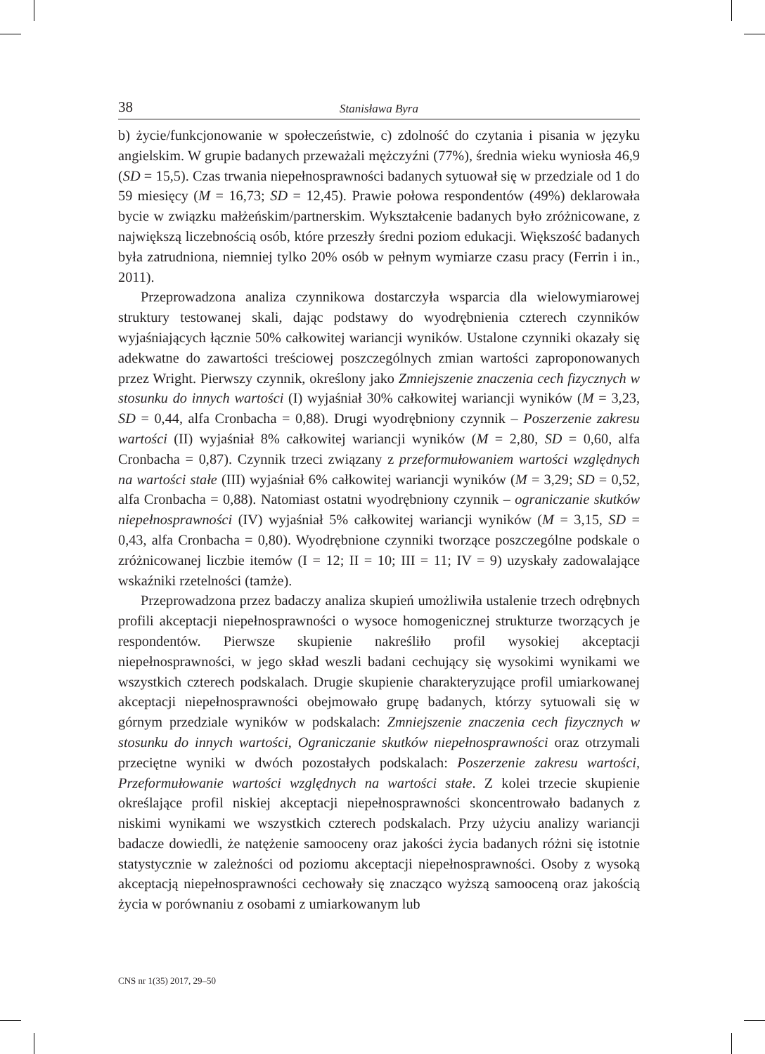38 Stanisława Byra
b) życie/funkcjonowanie w społeczeństwie, c) zdolność do czytania i pisania w języku angielskim. W grupie badanych przeważali mężczyźni (77%), średnia wieku wyniosła 46,9 (SD = 15,5). Czas trwania niepełnosprawności badanych sytuował się w przedziale od 1 do 59 miesięcy (M = 16,73; SD = 12,45). Prawie połowa respondentów (49%) deklarowała bycie w związku małżeńskim/partnerskim. Wykształcenie badanych było zróżnicowane, z największą liczebnością osób, które przeszły średni poziom edukacji. Większość badanych była zatrudniona, niemniej tylko 20% osób w pełnym wymiarze czasu pracy (Ferrin i in., 2011).
Przeprowadzona analiza czynnikowa dostarczyła wsparcia dla wielowymiarowej struktury testowanej skali, dając podstawy do wyodrębnienia czterech czynników wyjaśniających łącznie 50% całkowitej wariancji wyników. Ustalone czynniki okazały się adekwatne do zawartości treściowej poszczególnych zmian wartości zaproponowanych przez Wright. Pierwszy czynnik, określony jako Zmniejszenie znaczenia cech fizycznych w stosunku do innych wartości (I) wyjaśniał 30% całkowitej wariancji wyników (M = 3,23, SD = 0,44, alfa Cronbacha = 0,88). Drugi wyodrębniony czynnik – Poszerzenie zakresu wartości (II) wyjaśniał 8% całkowitej wariancji wyników (M = 2,80, SD = 0,60, alfa Cronbacha = 0,87). Czynnik trzeci związany z przeformułowaniem wartości względnych na wartości stałe (III) wyjaśniał 6% całkowitej wariancji wyników (M = 3,29; SD = 0,52, alfa Cronbacha = 0,88). Natomiast ostatni wyodrębniony czynnik – ograniczanie skutków niepełnosprawności (IV) wyjaśniał 5% całkowitej wariancji wyników (M = 3,15, SD = 0,43, alfa Cronbacha = 0,80). Wyodrębnione czynniki tworzące poszczególne podskale o zróżnicowanej liczbie itemów (I = 12; II = 10; III = 11; IV = 9) uzyskały zadowalające wskaźniki rzetelności (tamże).
Przeprowadzona przez badaczy analiza skupień umożliwiła ustalenie trzech odrębnych profili akceptacji niepełnosprawności o wysoce homogenicznej strukturze tworzących je respondentów. Pierwsze skupienie nakreśliło profil wysokiej akceptacji niepełnosprawności, w jego skład weszli badani cechujący się wysokimi wynikami we wszystkich czterech podskalach. Drugie skupienie charakteryzujące profil umiarkowanej akceptacji niepełnosprawności obejmowało grupę badanych, którzy sytuowali się w górnym przedziale wyników w podskalach: Zmniejszenie znaczenia cech fizycznych w stosunku do innych wartości, Ograniczanie skutków niepełnosprawności oraz otrzymali przeciętne wyniki w dwóch pozostałych podskalach: Poszerzenie zakresu wartości, Przeformułowanie wartości względnych na wartości stałe. Z kolei trzecie skupienie określające profil niskiej akceptacji niepełnosprawności skoncentrowało badanych z niskimi wynikami we wszystkich czterech podskalach. Przy użyciu analizy wariancji badacze dowiedli, że natężenie samooceny oraz jakości życia badanych różni się istotnie statystycznie w zależności od poziomu akceptacji niepełnosprawności. Osoby z wysoką akceptacją niepełnosprawności cechowały się znacząco wyższą samooceną oraz jakością życia w porównaniu z osobami z umiarkowanym lub
CNS nr 1(35) 2017, 29–50